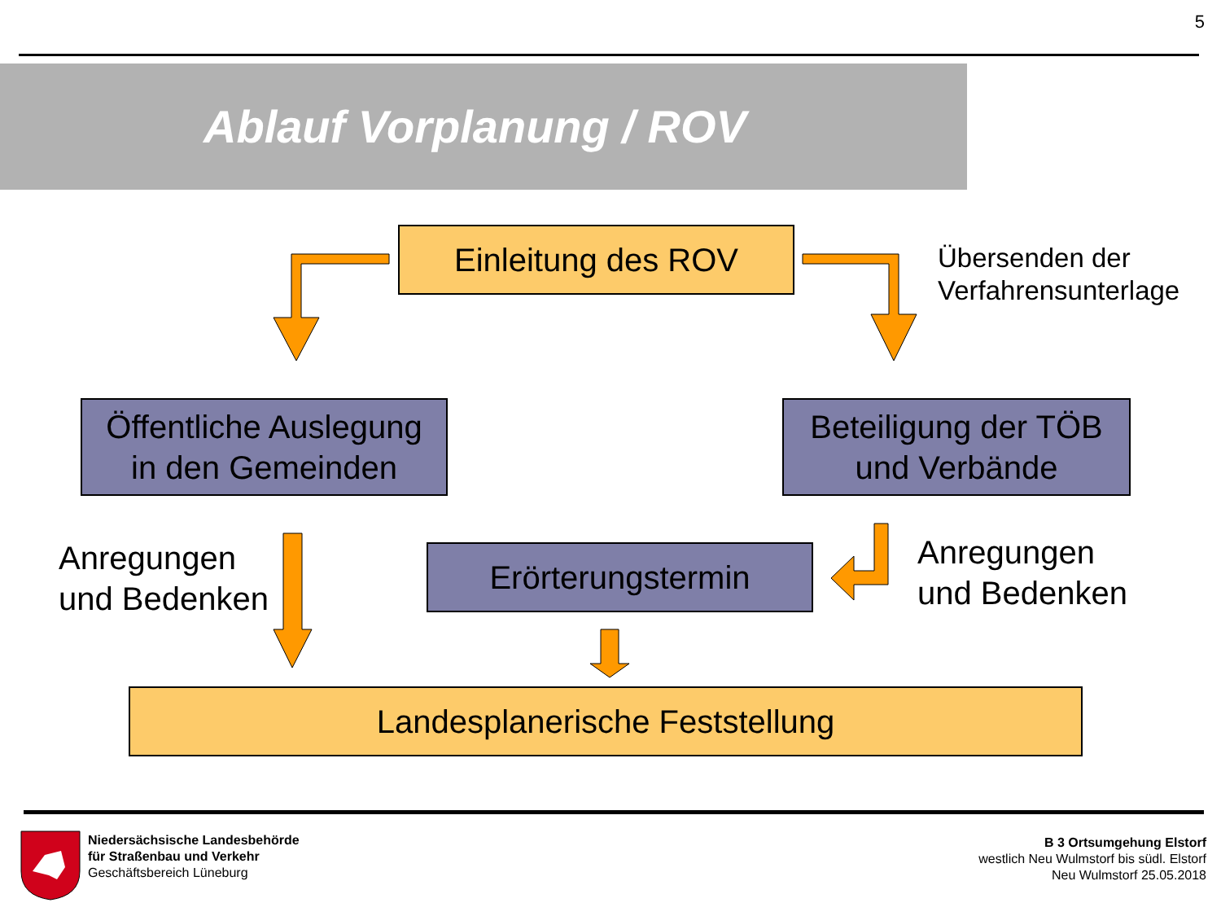5
Ablauf Vorplanung / ROV
Einleitung des ROV
Übersenden der
Verfahrensunterlage
Öffentliche Auslegung
in den Gemeinden
Beteiligung der TÖB
und Verbände
Anregungen
und Bedenken
Erörterungstermin
Anregungen
und Bedenken
Landesplanerische Feststellung
Niedersächsische Landesbehörde
für Straßenbau und Verkehr
Geschäftsbereich Lüneburg
B 3 Ortsumgehung Elstorf
westlich Neu Wulmstorf bis südl. Elstorf
Neu Wulmstorf 25.05.2018